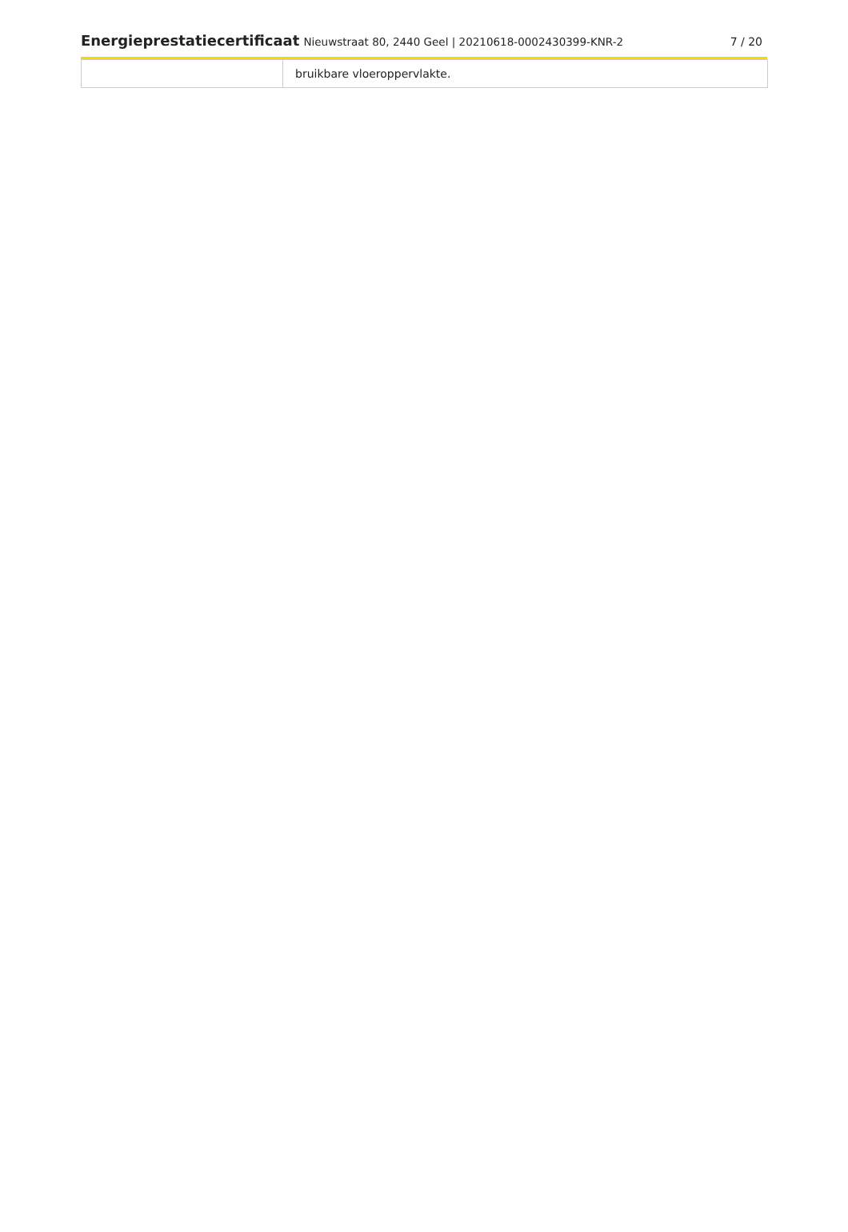Energieprestatiecertificaat Nieuwstraat 80, 2440 Geel | 20210618-0002430399-KNR-2
7 / 20
| | bruikbare vloeroppervlakte. |